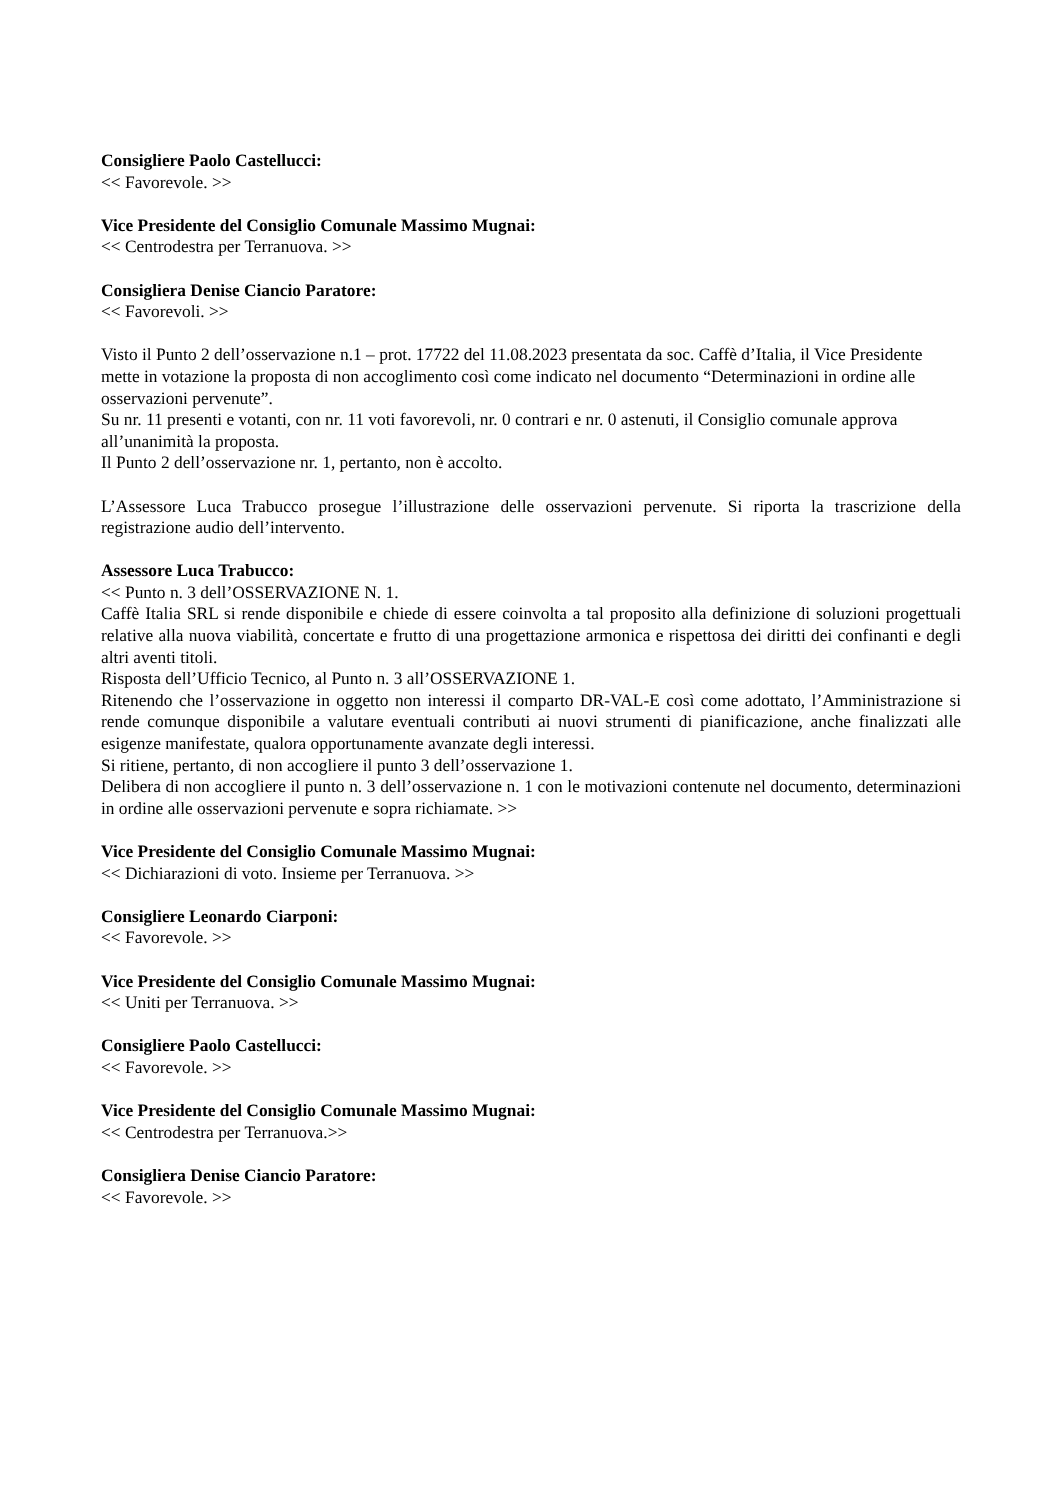Consigliere Paolo Castellucci:
<< Favorevole. >>
Vice Presidente del Consiglio Comunale Massimo Mugnai:
<< Centrodestra per Terranuova. >>
Consigliera Denise Ciancio Paratore:
<< Favorevoli. >>
Visto il Punto 2 dell’osservazione n.1 – prot. 17722 del 11.08.2023 presentata da soc. Caffè d’Italia, il Vice Presidente mette in votazione la proposta di non accoglimento così come indicato nel documento “Determinazioni in ordine alle osservazioni pervenute”.
Su nr. 11 presenti e votanti, con nr. 11 voti favorevoli, nr. 0 contrari e nr. 0 astenuti, il Consiglio comunale approva all’unanimità la proposta.
Il Punto 2 dell’osservazione nr. 1, pertanto, non è accolto.
L’Assessore Luca Trabucco prosegue l’illustrazione delle osservazioni pervenute. Si riporta la trascrizione della registrazione audio dell’intervento.
Assessore Luca Trabucco:
<< Punto n. 3 dell’OSSERVAZIONE N. 1.
Caffè Italia SRL si rende disponibile e chiede di essere coinvolta a tal proposito alla definizione di soluzioni progettuali relative alla nuova viabilità, concertate e frutto di una progettazione armonica e rispettosa dei diritti dei confinanti e degli altri aventi titoli.
Risposta dell’Ufficio Tecnico, al Punto n. 3 all’OSSERVAZIONE 1.
Ritenendo che l’osservazione in oggetto non interessi il comparto DR-VAL-E così come adottato, l’Amministrazione si rende comunque disponibile a valutare eventuali contributi ai nuovi strumenti di pianificazione, anche finalizzati alle esigenze manifestate, qualora opportunamente avanzate degli interessi.
Si ritiene, pertanto, di non accogliere il punto 3 dell’osservazione 1.
Delibera di non accogliere il punto n. 3 dell’osservazione n. 1 con le motivazioni contenute nel documento, determinazioni in ordine alle osservazioni pervenute e sopra richiamate. >>
Vice Presidente del Consiglio Comunale Massimo Mugnai:
<< Dichiarazioni di voto. Insieme per Terranuova. >>
Consigliere Leonardo Ciarponi:
<< Favorevole. >>
Vice Presidente del Consiglio Comunale Massimo Mugnai:
<< Uniti per Terranuova. >>
Consigliere Paolo Castellucci:
<< Favorevole. >>
Vice Presidente del Consiglio Comunale Massimo Mugnai:
<< Centrodestra per Terranuova.>>
Consigliera Denise Ciancio Paratore:
<< Favorevole. >>